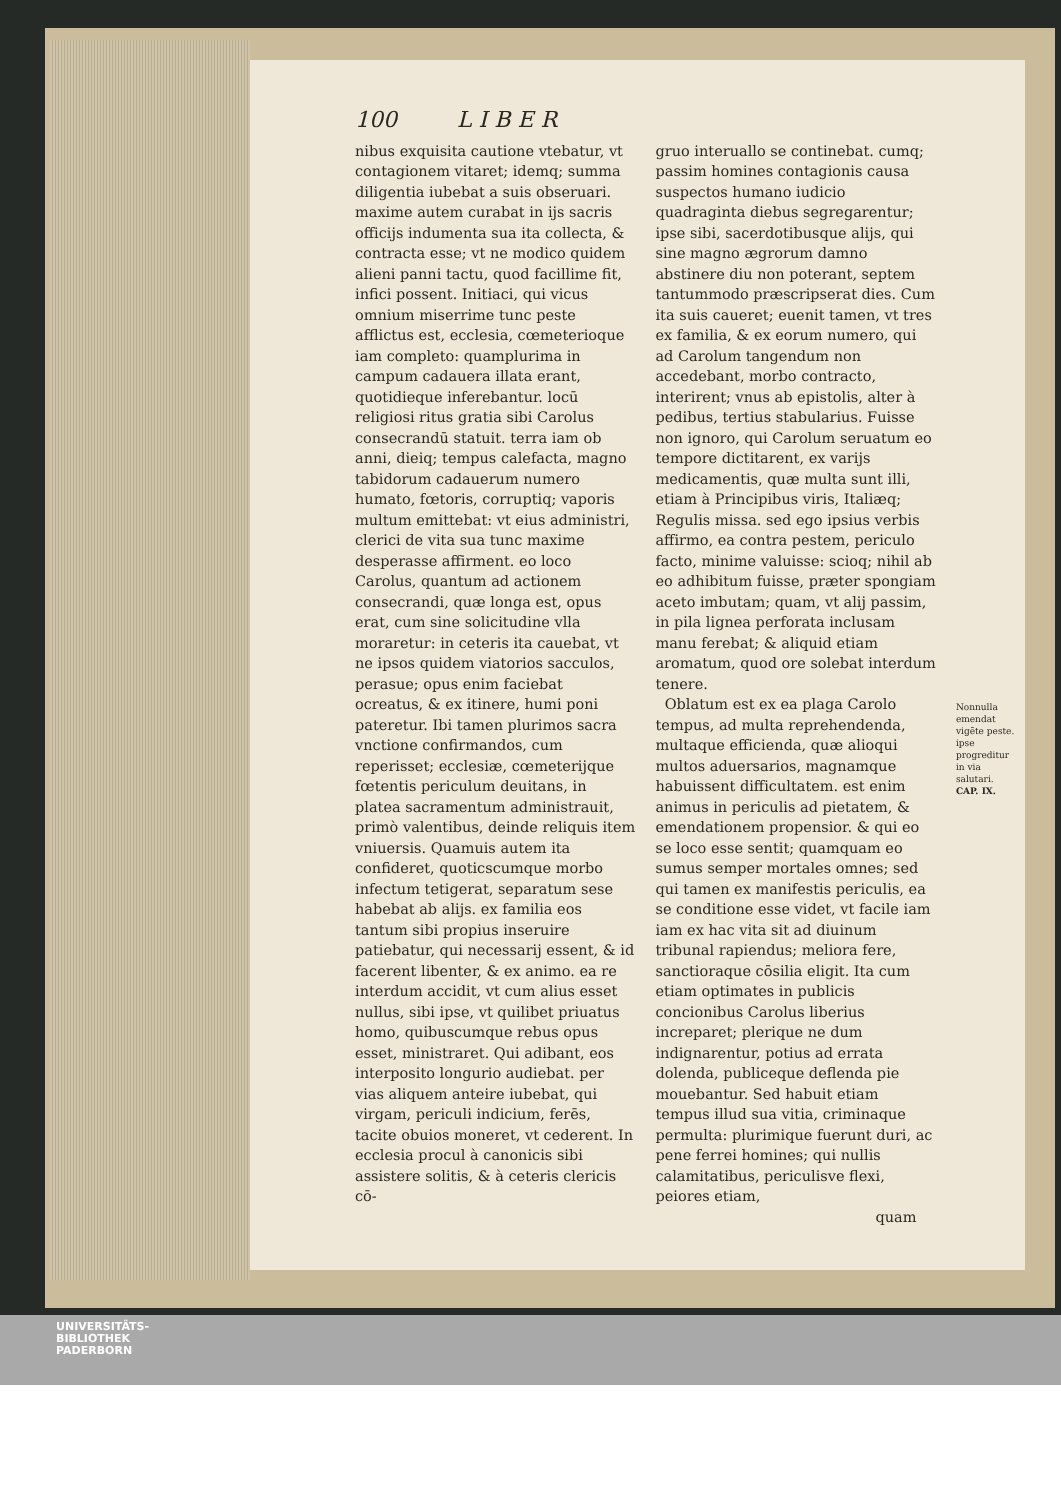100 L I B E R
nibus exquisita cautione vtebatur, vt contagionem vitaret; idemq; summa diligentia iubebat a suis obseruari. maxime autem curabat in ijs sacris officijs indumenta sua ita collecta, & contracta esse; vt ne modico quidem alieni panni tactu, quod facillime fit, infici possent. Initiaci, qui vicus omnium miserrime tunc peste afflictus est, ecclesia, cœmeterioque iam completo: quamplurima in campum cadauera illata erant, quotidieque inferebantur. locū religiosi ritus gratia sibi Carolus consecrandū statuit. terra iam ob anni, dieiq; tempus calefacta, magno tabidorum cadauerum numero humato, fœtoris, corruptiq; vaporis multum emittebat: vt eius administri, clerici de vita sua tunc maxime desperasse affirment. eo loco Carolus, quantum ad actionem consecrandi, quæ longa est, opus erat, cum sine solicitudine vlla moraretur: in ceteris ita cauebat, vt ne ipsos quidem viatorios sacculos, perasue; opus enim faciebat ocreatus, & ex itinere, humi poni pateretur. Ibi tamen plurimos sacra vnctione confirmandos, cum reperisset; ecclesiæ, cœmeterijque fœtentis periculum deuitans, in platea sacramentum administrauit, primò valentibus, deinde reliquis item vniuersis. Quamuis autem ita confideret, quoticscumque morbo infectum tetigerat, separatum sese habebat ab alijs. ex familia eos tantum sibi propius inseruire patiebatur, qui necessarij essent, & id facerent libenter, & ex animo. ea re interdum accidit, vt cum alius esset nullus, sibi ipse, vt quilibet priuatus homo, quibuscumque rebus opus esset, ministraret. Qui adibant, eos interposito longurio audiebat. per vias aliquem anteire iubebat, qui virgam, periculi indicium, ferēs, tacite obuios moneret, vt cederent. In ecclesia procul à canonicis sibi assistere solitis, & à ceteris clericis cō-
gruo interuallo se continebat. cumq; passim homines contagionis causa suspectos humano iudicio quadraginta diebus segregarentur; ipse sibi, sacerdotibusque alijs, qui sine magno ægrorum damno abstinere diu non poterant, septem tantummodo præscripserat dies. Cum ita suis caueret; euenit tamen, vt tres ex familia, & ex eorum numero, qui ad Carolum tangendum non accedebant, morbo contracto, interirent; vnus ab epistolis, alter à pedibus, tertius stabularius. Fuisse non ignoro, qui Carolum seruatum eo tempore dictitarent, ex varijs medicamentis, quæ multa sunt illi, etiam à Principibus viris, Italiæq; Regulis missa. sed ego ipsius verbis affirmo, ea contra pestem, periculo facto, minime valuisse: scioq; nihil ab eo adhibitum fuisse, præter spongiam aceto imbutam; quam, vt alij passim, in pila lignea perforata inclusam manu ferebat; & aliquid etiam aromatum, quod ore solebat interdum tenere.
Oblatum est ex ea plaga Carolo tempus, ad multa reprehendenda, multaque efficienda, quæ alioqui multos aduersarios, magnamque habuissent difficultatem. est enim animus in periculis ad pietatem, & emendationem propensior. & qui eo se loco esse sentit; quamquam eo sumus semper mortales omnes; sed qui tamen ex manifestis periculis, ea se conditione esse videt, vt facile iam iam ex hac vita sit ad diuinum tribunal rapiendus; meliora fere, sanctioraque cōsilia eligit. Ita cum etiam optimates in publicis concionibus Carolus liberius increparet; plerique ne dum indignarentur, potius ad errata dolenda, publiceque deflenda pie mouebantur. Sed habuit etiam tempus illud sua vitia, criminaque permulta: plurimique fuerunt duri, ac pene ferrei homines; qui nullis calamitatibus, periculisve flexi, peiores etiam,
quam
Nonnulla emendat vigēte peste. ipse progreditur in via salutari.
CAP. IX.
UNIVERSITÄTS-
BIBLIOTHEK
PADERBORN